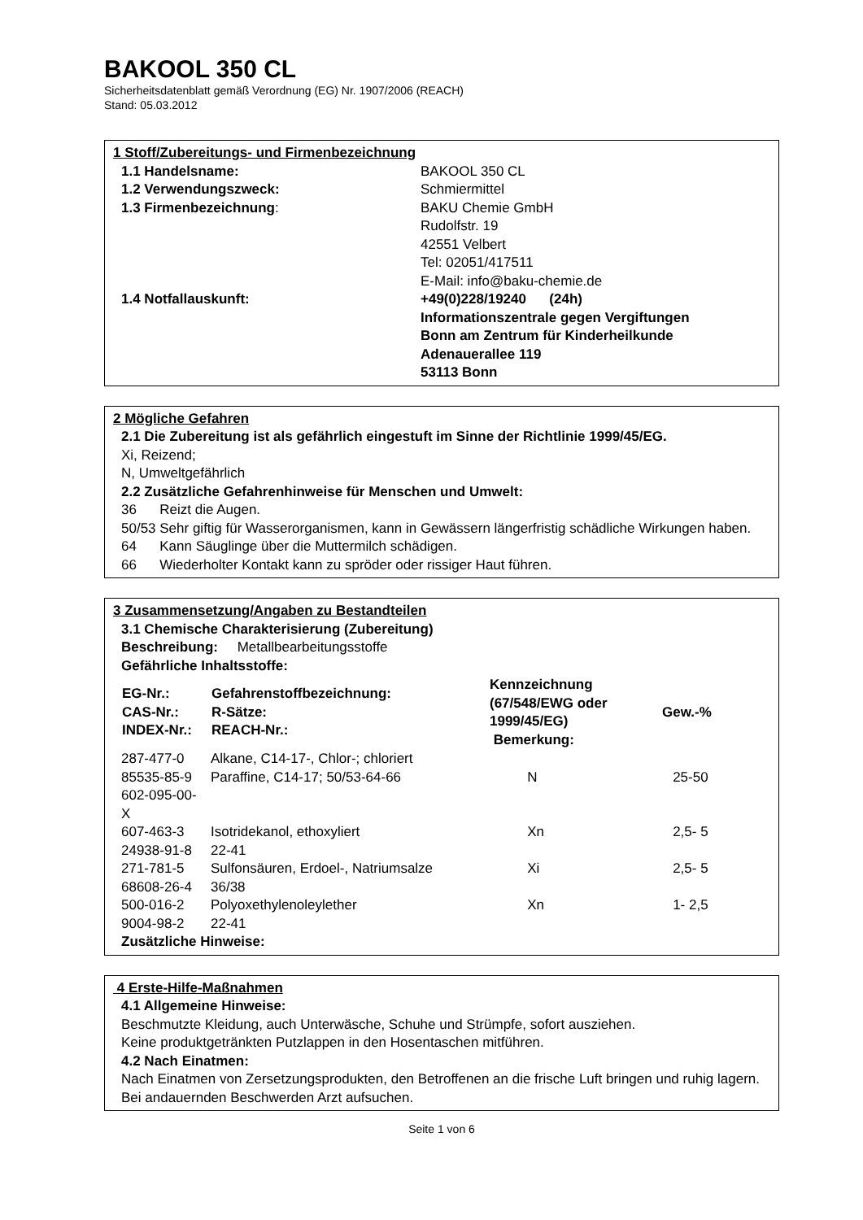BAKOOL 350 CL
Sicherheitsdatenblatt gemäß Verordnung (EG) Nr. 1907/2006 (REACH)
Stand: 05.03.2012
1 Stoff/Zubereitungs- und Firmenbezeichnung
| 1.1 Handelsname: | BAKOOL 350 CL |
| 1.2 Verwendungszweck: | Schmiermittel |
| 1.3 Firmenbezeichnung : | BAKU Chemie GmbH Rudolfstr. 19 42551 Velbert Tel: 02051/417511 E-Mail: info@baku-chemie.de |
| 1.4 Notfallauskunft: | +49(0)228/19240 (24h) Informationszentrale gegen Vergiftungen Bonn am Zentrum für Kinderheilkunde Adenauerallee 119 53113 Bonn |
2 Mögliche Gefahren
2.1 Die Zubereitung ist als gefährlich eingestuft im Sinne der Richtlinie 1999/45/EG.
Xi, Reizend;
N, Umweltgefährlich
2.2 Zusätzliche Gefahrenhinweise für Menschen und Umwelt:
36 Reizt die Augen.
50/53 Sehr giftig für Wasserorganismen, kann in Gewässern längerfristig schädliche Wirkungen haben.
64 Kann Säuglinge über die Muttermilch schädigen.
66 Wiederholter Kontakt kann zu spröder oder rissiger Haut führen.
3 Zusammensetzung/Angaben zu Bestandteilen
3.1 Chemische Charakterisierung (Zubereitung)
Beschreibung: Metallbearbeitungsstoffe
Gefährliche Inhaltsstoffe:
| EG-Nr.: CAS-Nr.: INDEX-Nr.: | Gefahrenstoffbezeichnung: R-Sätze: REACH-Nr.: | Kennzeichnung (67/548/EWG oder 1999/45/EG) Bemerkung: | Gew.-% |
| --- | --- | --- | --- |
| 287-477-0 85535-85-9 602-095-00-X | Alkane, C14-17-, Chlor-; chloriert Paraffine, C14-17; 50/53-64-66 | N | 25-50 |
| 607-463-3 24938-91-8 | Isotridekanol, ethoxyliert 22-41 | Xn | 2,5- 5 |
| 271-781-5 68608-26-4 | Sulfonsäuren, Erdoel-, Natriumsalze 36/38 | Xi | 2,5- 5 |
| 500-016-2 9004-98-2 | Polyoxethylenoleylether 22-41 | Xn | 1- 2,5 |
Zusätzliche Hinweise:
4 Erste-Hilfe-Maßnahmen
4.1 Allgemeine Hinweise:
Beschmutzte Kleidung, auch Unterwäsche, Schuhe und Strümpfe, sofort ausziehen.
Keine produktgetränkten Putzlappen in den Hosentaschen mitführen.
4.2 Nach Einatmen:
Nach Einatmen von Zersetzungsprodukten, den Betroffenen an die frische Luft bringen und ruhig lagern. Bei andauernden Beschwerden Arzt aufsuchen.
Seite 1 von 6